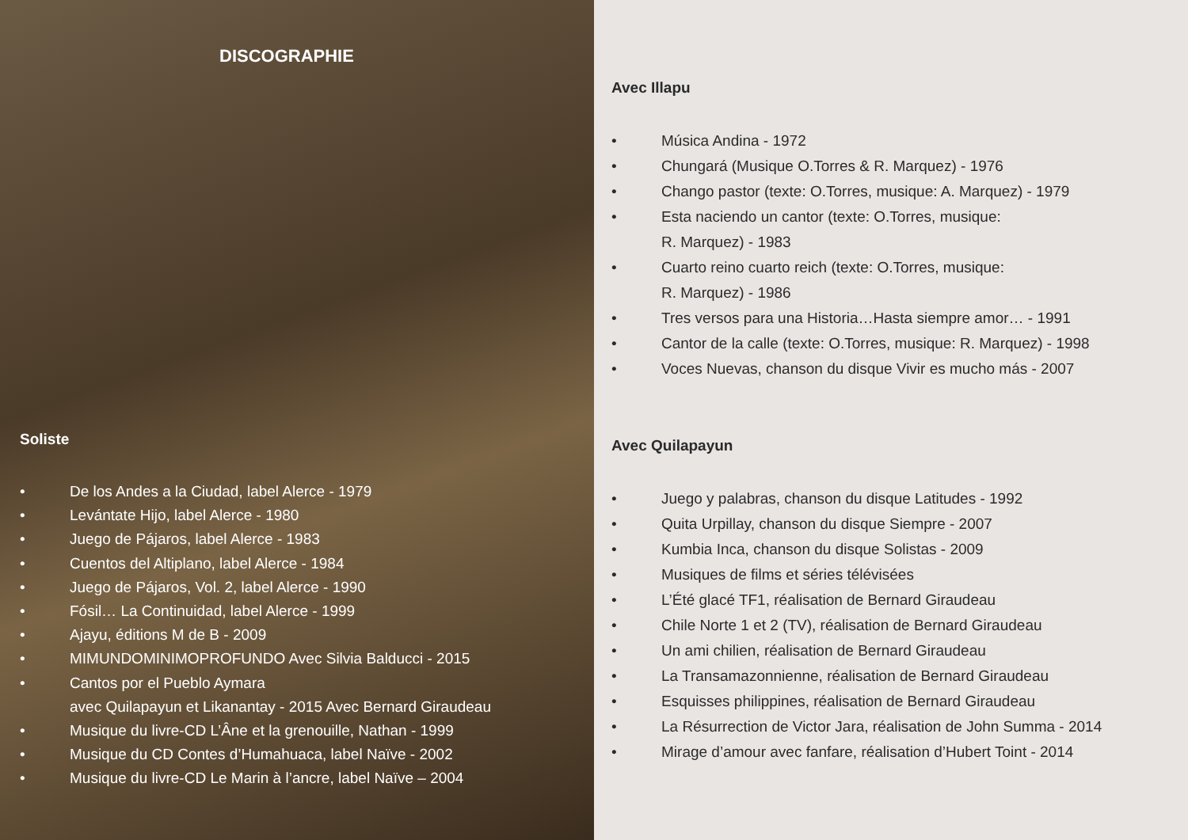DISCOGRAPHIE
Soliste
• De los Andes a la Ciudad, label Alerce - 1979
• Levántate Hijo, label Alerce - 1980
• Juego de Pájaros, label Alerce - 1983
• Cuentos del Altiplano, label Alerce - 1984
• Juego de Pájaros, Vol. 2, label Alerce - 1990
• Fósil… La Continuidad, label Alerce - 1999
• Ajayu, éditions M de B - 2009
• MIMUNDOMINIMOPROFUNDO Avec Silvia Balducci - 2015
• Cantos por el Pueblo Aymara
avec Quilapayun et Likanantay - 2015 Avec Bernard Giraudeau
• Musique du livre-CD L’Âne et la grenouille, Nathan - 1999
• Musique du CD Contes d’Humahuaca, label Naïve - 2002
• Musique du livre-CD Le Marin à l’ancre, label Naïve – 2004
Avec Illapu
• Música Andina - 1972
• Chungará (Musique O.Torres & R. Marquez) - 1976
• Chango pastor (texte: O.Torres, musique: A. Marquez) - 1979
• Esta naciendo un cantor (texte: O.Torres, musique:
R. Marquez) - 1983
• Cuarto reino cuarto reich (texte: O.Torres, musique:
R. Marquez) - 1986
• Tres versos para una Historia…Hasta siempre amor… - 1991
• Cantor de la calle (texte: O.Torres, musique: R. Marquez) - 1998
• Voces Nuevas, chanson du disque Vivir es mucho más - 2007
Avec Quilapayun
• Juego y palabras, chanson du disque Latitudes - 1992
• Quita Urpillay, chanson du disque Siempre - 2007
• Kumbia Inca, chanson du disque Solistas - 2009
• Musiques de films et séries télévisées
• L’Été glacé TF1, réalisation de Bernard Giraudeau
• Chile Norte 1 et 2 (TV), réalisation de Bernard Giraudeau
• Un ami chilien, réalisation de Bernard Giraudeau
• La Transamazonnienne, réalisation de Bernard Giraudeau
• Esquisses philippines, réalisation de Bernard Giraudeau
• La Résurrection de Victor Jara, réalisation de John Summa - 2014
• Mirage d’amour avec fanfare, réalisation d’Hubert Toint - 2014